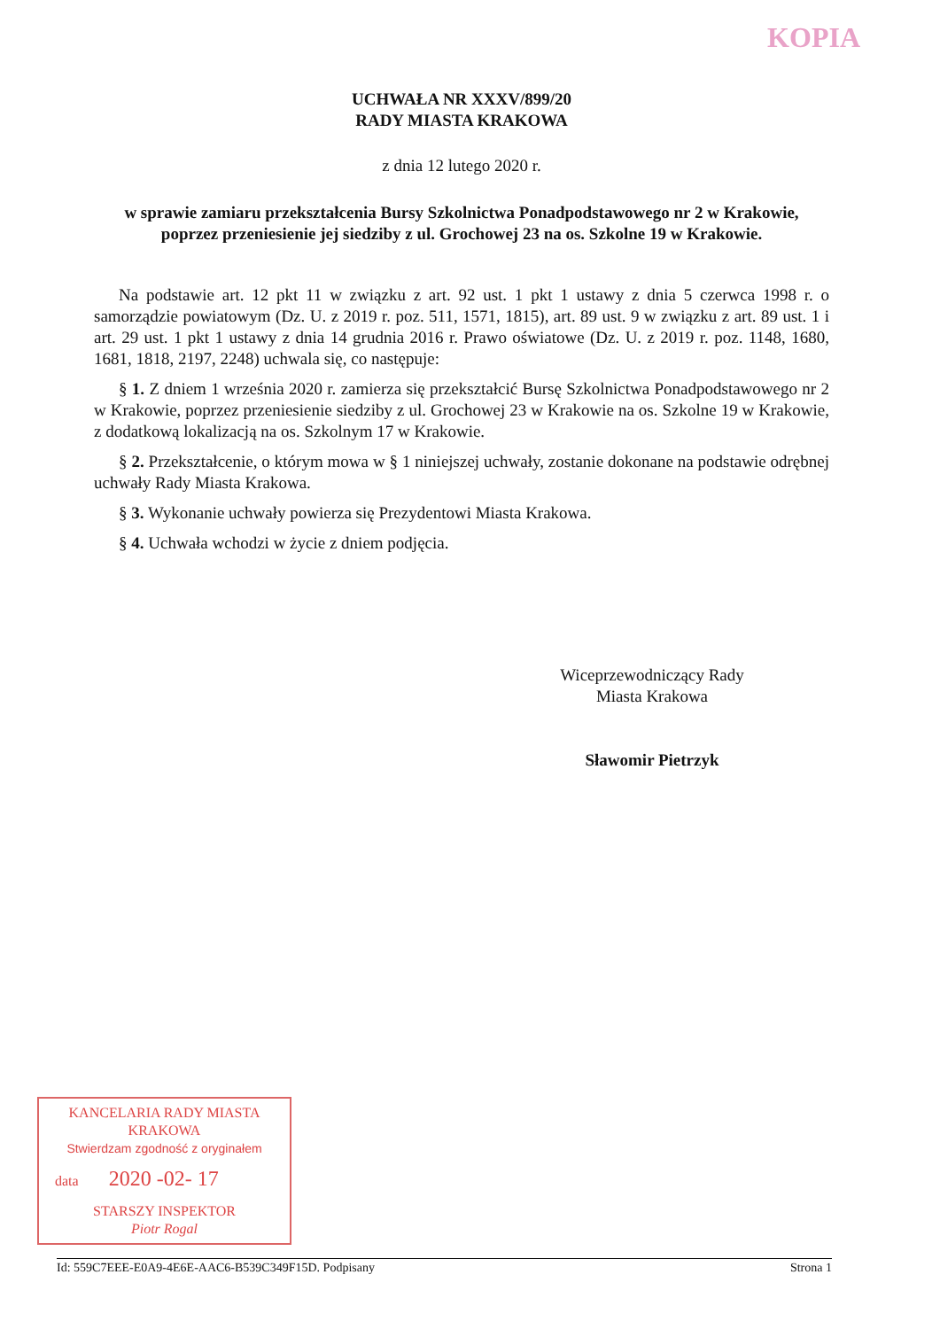KOPIA
UCHWAŁA NR XXXV/899/20
RADY MIASTA KRAKOWA
z dnia 12 lutego 2020 r.
w sprawie zamiaru przekształcenia Bursy Szkolnictwa Ponadpodstawowego nr 2 w Krakowie, poprzez przeniesienie jej siedziby z ul. Grochowej 23 na os. Szkolne 19 w Krakowie.
Na podstawie art. 12 pkt 11 w związku z art. 92 ust. 1 pkt 1 ustawy z dnia 5 czerwca 1998 r. o samorządzie powiatowym (Dz. U. z 2019 r. poz. 511, 1571, 1815), art. 89 ust. 9 w związku z art. 89 ust. 1 i art. 29 ust. 1 pkt 1 ustawy z dnia 14 grudnia 2016 r. Prawo oświatowe (Dz. U. z 2019 r. poz. 1148, 1680, 1681, 1818, 2197, 2248) uchwala się, co następuje:
§ 1. Z dniem 1 września 2020 r. zamierza się przekształcić Bursę Szkolnictwa Ponadpodstawowego nr 2 w Krakowie, poprzez przeniesienie siedziby z ul. Grochowej 23 w Krakowie na os. Szkolne 19 w Krakowie, z dodatkową lokalizacją na os. Szkolnym 17 w Krakowie.
§ 2. Przekształcenie, o którym mowa w § 1 niniejszej uchwały, zostanie dokonane na podstawie odrębnej uchwały Rady Miasta Krakowa.
§ 3. Wykonanie uchwały powierza się Prezydentowi Miasta Krakowa.
§ 4. Uchwała wchodzi w życie z dniem podjęcia.
Wiceprzewodniczący Rady
Miasta Krakowa
Sławomir Pietrzyk
KANCELARIA RADY MIASTA
KRAKOWA
Stwierdzam zgodność z oryginałem
data 2020 -02- 17
STARSZY INSPEKTOR
Piotr Rogal
Id: 559C7EEE-E0A9-4E6E-AAC6-B539C349F15D. Podpisany Strona 1